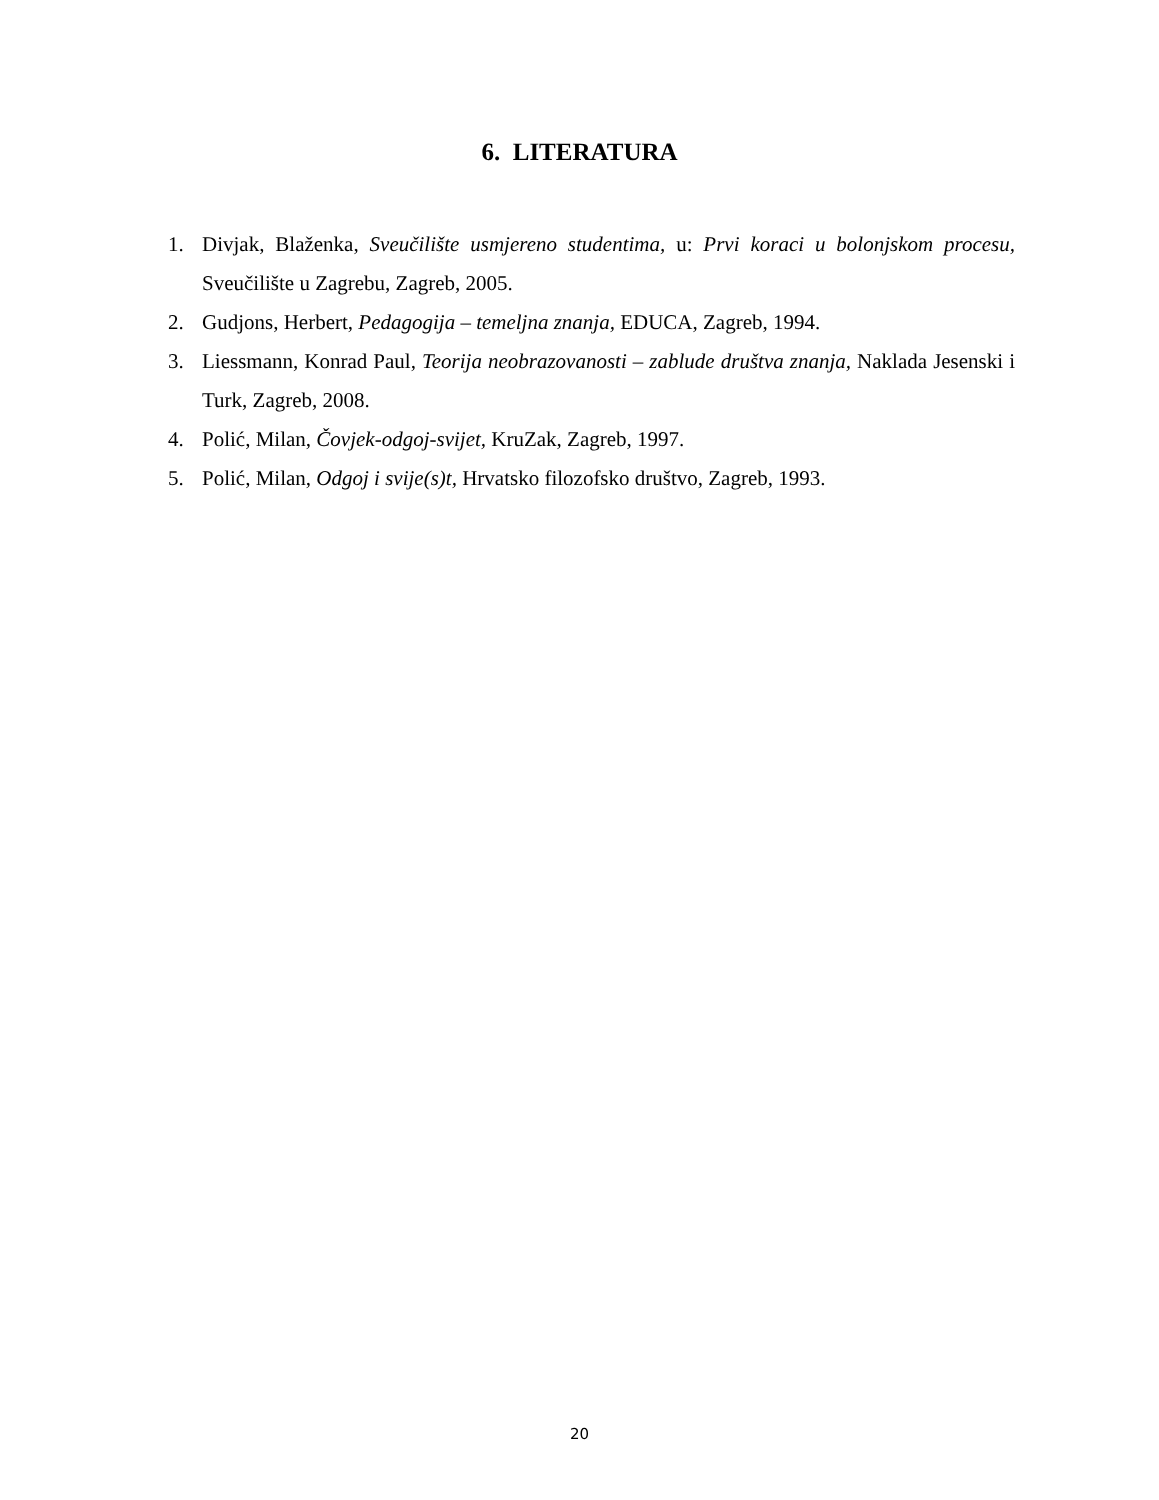6. LITERATURA
1. Divjak, Blaženka, Sveučilište usmjereno studentima, u: Prvi koraci u bolonjskom procesu, Sveučilište u Zagrebu, Zagreb, 2005.
2. Gudjons, Herbert, Pedagogija – temeljna znanja, EDUCA, Zagreb, 1994.
3. Liessmann, Konrad Paul, Teorija neobrazovanosti – zablude društva znanja, Naklada Jesenski i Turk, Zagreb, 2008.
4. Polić, Milan, Čovjek-odgoj-svijet, KruZak, Zagreb, 1997.
5. Polić, Milan, Odgoj i svije(s)t, Hrvatsko filozofsko društvo, Zagreb, 1993.
20